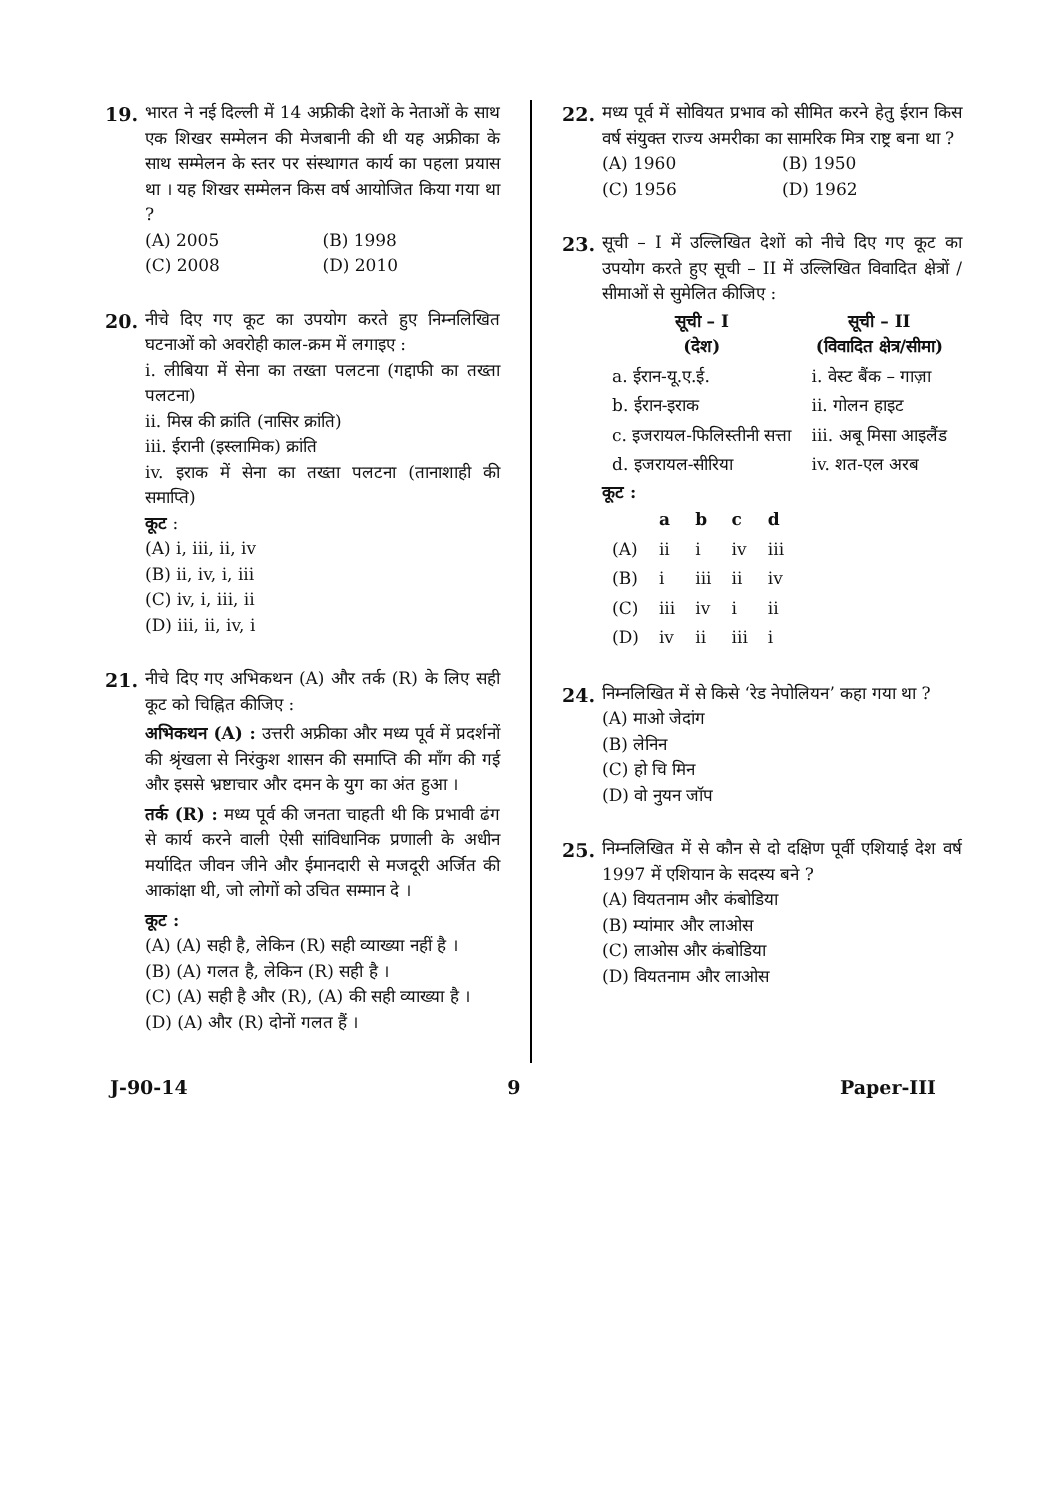19. भारत ने नई दिल्ली में 14 अफ्रीकी देशों के नेताओं के साथ एक शिखर सम्मेलन की मेजबानी की थी यह अफ्रीका के साथ सम्मेलन के स्तर पर संस्थागत कार्य का पहला प्रयास था । यह शिखर सम्मेलन किस वर्ष आयोजित किया गया था ?
(A) 2005
(B) 1998
(C) 2008
(D) 2010
20. नीचे दिए गए कूट का उपयोग करते हुए निम्नलिखित घटनाओं को अवरोही काल-क्रम में लगाइए :
i. लीबिया में सेना का तख्ता पलटना (गद्दाफी का तख्ता पलटना)
ii. मिस्र की क्रांति (नासिर क्रांति)
iii. ईरानी (इस्लामिक) क्रांति
iv. इराक में सेना का तख्ता पलटना (तानाशाही की समाप्ति)
कूट :
(A) i, iii, ii, iv
(B) ii, iv, i, iii
(C) iv, i, iii, ii
(D) iii, ii, iv, i
21. नीचे दिए गए अभिकथन (A) और तर्क (R) के लिए सही कूट को चिह्नित कीजिए :
अभिकथन (A) : उत्तरी अफ्रीका और मध्य पूर्व में प्रदर्शनों की श्रृंखला से निरंकुश शासन की समाप्ति की माँग की गई और इससे भ्रष्टाचार और दमन के युग का अंत हुआ ।
तर्क (R) : मध्य पूर्व की जनता चाहती थी कि प्रभावी ढंग से कार्य करने वाली ऐसी सांविधानिक प्रणाली के अधीन मर्यादित जीवन जीने और ईमानदारी से मजदूरी अर्जित की आकांक्षा थी, जो लोगों को उचित सम्मान दे ।
कूट :
(A) (A) सही है, लेकिन (R) सही व्याख्या नहीं है ।
(B) (A) गलत है, लेकिन (R) सही है ।
(C) (A) सही है और (R), (A) की सही व्याख्या है ।
(D) (A) और (R) दोनों गलत हैं ।
22. मध्य पूर्व में सोवियत प्रभाव को सीमित करने हेतु ईरान किस वर्ष संयुक्त राज्य अमरीका का सामरिक मित्र राष्ट्र बना था ?
(A) 1960
(B) 1950
(C) 1956
(D) 1962
23. सूची – I में उल्लिखित देशों को नीचे दिए गए कूट का उपयोग करते हुए सूची – II में उल्लिखित विवादित क्षेत्रों / सीमाओं से सुमेलित कीजिए :
| सूची – I (देश) | सूची – II (विवादित क्षेत्र/सीमा) |
| --- | --- |
| a. ईरान-यू.ए.ई. | i. वेस्ट बैंक – गाज़ा |
| b. ईरान-इराक | ii. गोलन हाइट |
| c. इजरायल-फिलिस्तीनी सत्ता | iii. अबू मिसा आइलैंड |
| d. इजरायल-सीरिया | iv. शत-एल अरब |
कूट :
| | a | b | c | d |
| --- | --- | --- | --- | --- |
| (A) | ii | i | iv | iii |
| (B) | i | iii | ii | iv |
| (C) | iii | iv | i | ii |
| (D) | iv | ii | iii | i |
24. निम्नलिखित में से किसे ‘रेड नेपोलियन’ कहा गया था ?
(A) माओ जेदांग
(B) लेनिन
(C) हो चि मिन
(D) वो नुयन जॉप
25. निम्नलिखित में से कौन से दो दक्षिण पूर्वी एशियाई देश वर्ष 1997 में एशियान के सदस्य बने ?
(A) वियतनाम और कंबोडिया
(B) म्यांमार और लाओस
(C) लाओस और कंबोडिया
(D) वियतनाम और लाओस
J-90-14 9 Paper-III